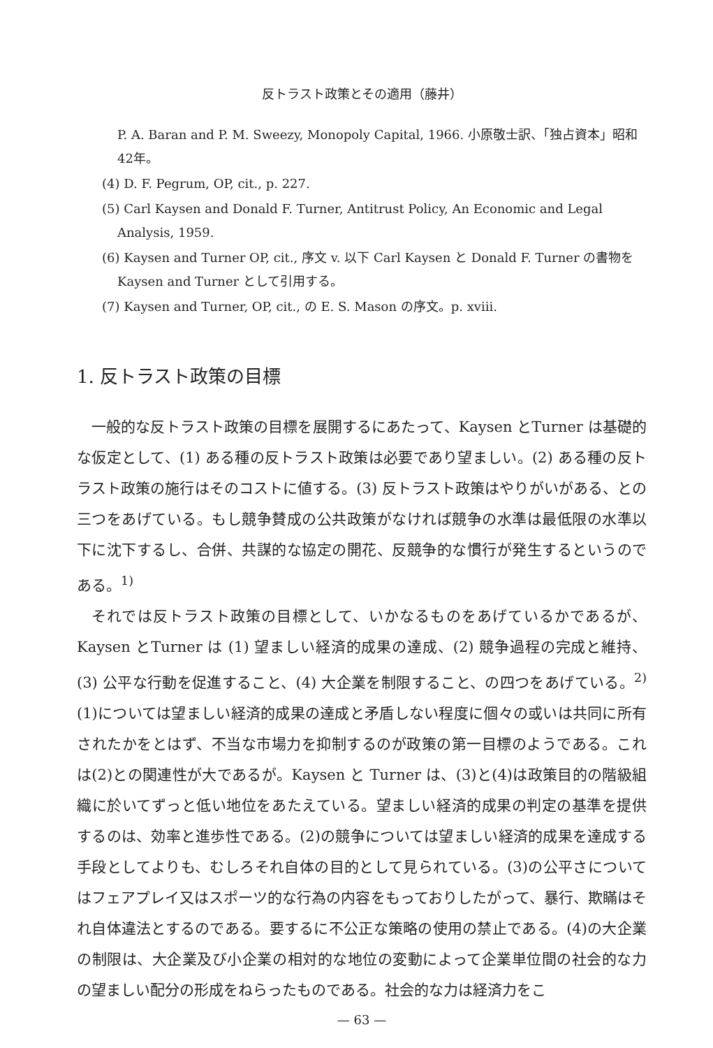反トラスト政策とその適用（藤井）
P. A. Baran and P. M. Sweezy, Monopoly Capital, 1966. 小原敬士訳、「独占資本」昭和42年。
(4) D. F. Pegrum, OP, cit., p. 227.
(5) Carl Kaysen and Donald F. Turner, Antitrust Policy, An Economic and Legal Analysis, 1959.
(6) Kaysen and Turner OP, cit., 序文 v. 以下 Carl Kaysen と Donald F. Turner の書物を Kaysen and Turner として引用する。
(7) Kaysen and Turner, OP, cit., の E. S. Mason の序文。p. xviii.
1. 反トラスト政策の目標
一般的な反トラスト政策の目標を展開するにあたって、Kaysen とTurner は基礎的な仮定として、(1) ある種の反トラスト政策は必要であり望ましい。(2) ある種の反トラスト政策の施行はそのコストに値する。(3) 反トラスト政策はやりがいがある、との三つをあげている。もし競争賛成の公共政策がなければ競争の水準は最低限の水準以下に沈下するし、合併、共謀的な協定の開花、反競争的な慣行が発生するというのである。<sup>1)</sup>
それでは反トラスト政策の目標として、いかなるものをあげているかであるが、Kaysen とTurner は (1) 望ましい経済的成果の達成、(2) 競争過程の完成と維持、(3) 公平な行動を促進すること、(4) 大企業を制限すること、の四つをあげている。<sup>2)</sup>(1)については望ましい経済的成果の達成と矛盾しない程度に個々の或いは共同に所有されたかをとはず、不当な市場力を抑制するのが政策の第一目標のようである。これは(2)との関連性が大であるが。Kaysen と Turner は、(3)と(4)は政策目的の階級組織に於いてずっと低い地位をあたえている。望ましい経済的成果の判定の基準を提供するのは、効率と進歩性である。(2)の競争については望ましい経済的成果を達成する手段としてよりも、むしろそれ自体の目的として見られている。(3)の公平さについてはフェアプレイ又はスポーツ的な行為の内容をもっておりしたがって、暴行、欺瞞はそれ自体違法とするのである。要するに不公正な策略の使用の禁止である。(4)の大企業の制限は、大企業及び小企業の相対的な地位の変動によって企業単位間の社会的な力の望ましい配分の形成をねらったものである。社会的な力は経済力をこ
— 63 —